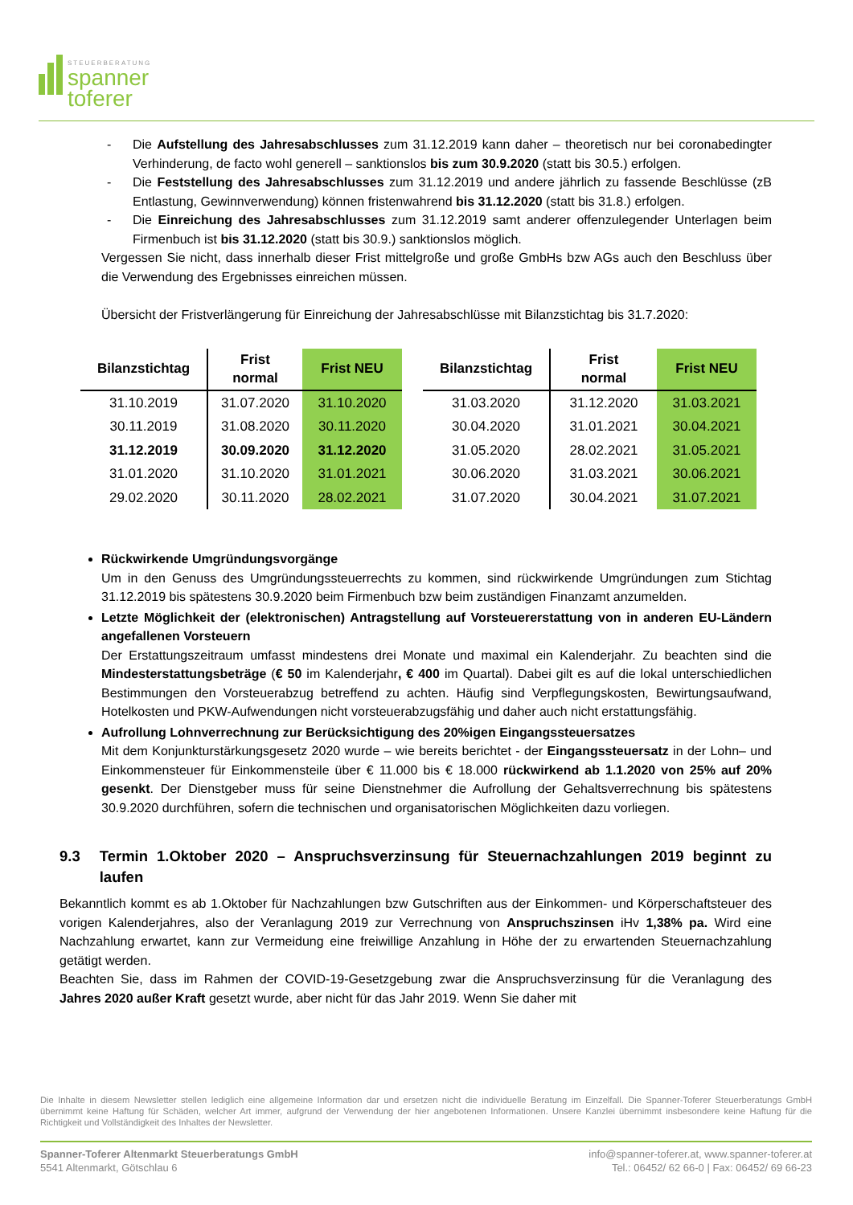STEUERBERATUNG
spanner
toferer
- Die Aufstellung des Jahresabschlusses zum 31.12.2019 kann daher – theoretisch nur bei coronabedingter Verhinderung, de facto wohl generell – sanktionslos bis zum 30.9.2020 (statt bis 30.5.) erfolgen.
- Die Feststellung des Jahresabschlusses zum 31.12.2019 und andere jährlich zu fassende Beschlüsse (zB Entlastung, Gewinnverwendung) können fristenwahrend bis 31.12.2020 (statt bis 31.8.) erfolgen.
- Die Einreichung des Jahresabschlusses zum 31.12.2019 samt anderer offenzulegender Unterlagen beim Firmenbuch ist bis 31.12.2020 (statt bis 30.9.) sanktionslos möglich.
Vergessen Sie nicht, dass innerhalb dieser Frist mittelgroße und große GmbHs bzw AGs auch den Beschluss über die Verwendung des Ergebnisses einreichen müssen.
Übersicht der Fristverlängerung für Einreichung der Jahresabschlüsse mit Bilanzstichtag bis 31.7.2020:
| Bilanzstichtag | Frist normal | Frist NEU | | Bilanzstichtag | Frist normal | Frist NEU |
| --- | --- | --- | --- | --- | --- | --- |
| 31.10.2019 | 31.07.2020 | 31.10.2020 | | 31.03.2020 | 31.12.2020 | 31.03.2021 |
| 30.11.2019 | 31.08.2020 | 30.11.2020 | | 30.04.2020 | 31.01.2021 | 30.04.2021 |
| 31.12.2019 | 30.09.2020 | 31.12.2020 | | 31.05.2020 | 28.02.2021 | 31.05.2021 |
| 31.01.2020 | 31.10.2020 | 31.01.2021 | | 30.06.2020 | 31.03.2021 | 30.06.2021 |
| 29.02.2020 | 30.11.2020 | 28.02.2021 | | 31.07.2020 | 30.04.2021 | 31.07.2021 |
Rückwirkende Umgründungsvorgänge
Um in den Genuss des Umgründungssteuerrechts zu kommen, sind rückwirkende Umgründungen zum Stichtag 31.12.2019 bis spätestens 30.9.2020 beim Firmenbuch bzw beim zuständigen Finanzamt anzumelden.
Letzte Möglichkeit der (elektronischen) Antragstellung auf Vorsteuererstattung von in anderen EU-Ländern angefallenen Vorsteuern
Der Erstattungszeitraum umfasst mindestens drei Monate und maximal ein Kalenderjahr. Zu beachten sind die Mindesterstattungsbeträge (€ 50 im Kalenderjahr, € 400 im Quartal). Dabei gilt es auf die lokal unterschiedlichen Bestimmungen den Vorsteuerabzug betreffend zu achten. Häufig sind Verpflegungskosten, Bewirtungsaufwand, Hotelkosten und PKW-Aufwendungen nicht vorsteuerabzugsfähig und daher auch nicht erstattungsfähig.
Aufrollung Lohnverrechnung zur Berücksichtigung des 20%igen Eingangssteuersatzes
Mit dem Konjunkturstärkungsgesetz 2020 wurde – wie bereits berichtet - der Eingangssteuersatz in der Lohn– und Einkommensteuer für Einkommensteile über € 11.000 bis € 18.000 rückwirkend ab 1.1.2020 von 25% auf 20% gesenkt. Der Dienstgeber muss für seine Dienstnehmer die Aufrollung der Gehaltsverrechnung bis spätestens 30.9.2020 durchführen, sofern die technischen und organisatorischen Möglichkeiten dazu vorliegen.
9.3 Termin 1.Oktober 2020 – Anspruchsverzinsung für Steuernachzahlungen 2019 beginnt zu laufen
Bekanntlich kommt es ab 1.Oktober für Nachzahlungen bzw Gutschriften aus der Einkommen- und Körperschaftsteuer des vorigen Kalenderjahres, also der Veranlagung 2019 zur Verrechnung von Anspruchszinsen iHv 1,38% pa. Wird eine Nachzahlung erwartet, kann zur Vermeidung eine freiwillige Anzahlung in Höhe der zu erwartenden Steuernachzahlung getätigt werden.
Beachten Sie, dass im Rahmen der COVID-19-Gesetzgebung zwar die Anspruchsverzinsung für die Veranlagung des Jahres 2020 außer Kraft gesetzt wurde, aber nicht für das Jahr 2019. Wenn Sie daher mit
Die Inhalte in diesem Newsletter stellen lediglich eine allgemeine Information dar und ersetzen nicht die individuelle Beratung im Einzelfall. Die Spanner-Toferer Steuerberatungs GmbH übernimmt keine Haftung für Schäden, welcher Art immer, aufgrund der Verwendung der hier angebotenen Informationen. Unsere Kanzlei übernimmt insbesondere keine Haftung für die Richtigkeit und Vollständigkeit des Inhaltes der Newsletter.
Spanner-Toferer Altenmarkt Steuerberatungs GmbH
5541 Altenmarkt, Götschlau 6
info@spanner-toferer.at, www.spanner-toferer.at
Tel.: 06452/ 62 66-0 | Fax: 06452/ 69 66-23